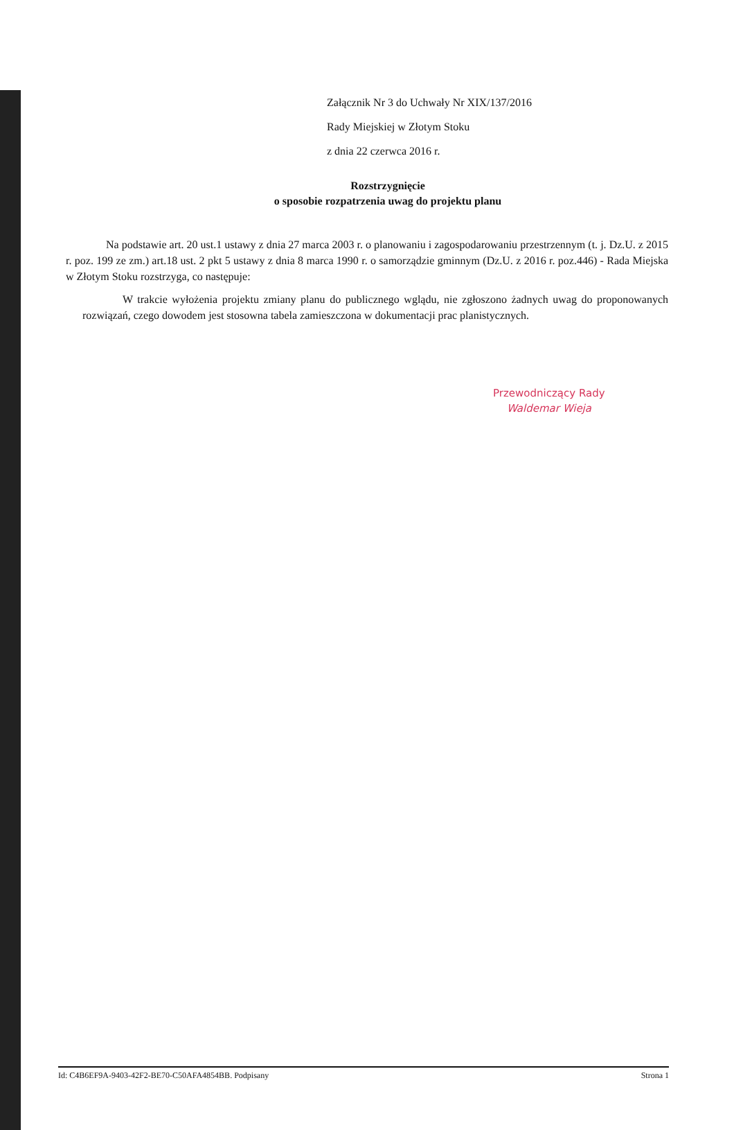Załącznik Nr 3 do Uchwały Nr XIX/137/2016
Rady Miejskiej w Złotym Stoku
z dnia 22 czerwca 2016 r.
Rozstrzygnięcie
o sposobie rozpatrzenia uwag do projektu planu
Na podstawie art. 20 ust.1 ustawy z dnia 27 marca 2003 r. o planowaniu i zagospodarowaniu przestrzennym (t. j. Dz.U. z 2015 r. poz. 199 ze zm.) art.18 ust. 2 pkt 5 ustawy z dnia 8 marca 1990 r. o samorządzie gminnym (Dz.U. z 2016 r. poz.446) - Rada Miejska w Złotym Stoku rozstrzyga, co następuje:
W trakcie wyłożenia projektu zmiany planu do publicznego wglądu, nie zgłoszono żadnych uwag do proponowanych rozwiązań, czego dowodem jest stosowna tabela zamieszczona w dokumentacji prac planistycznych.
Przewodniczący Rady
Waldemar Wieja
Id: C4B6EF9A-9403-42F2-BE70-C50AFA4854BB. Podpisany Strona 1